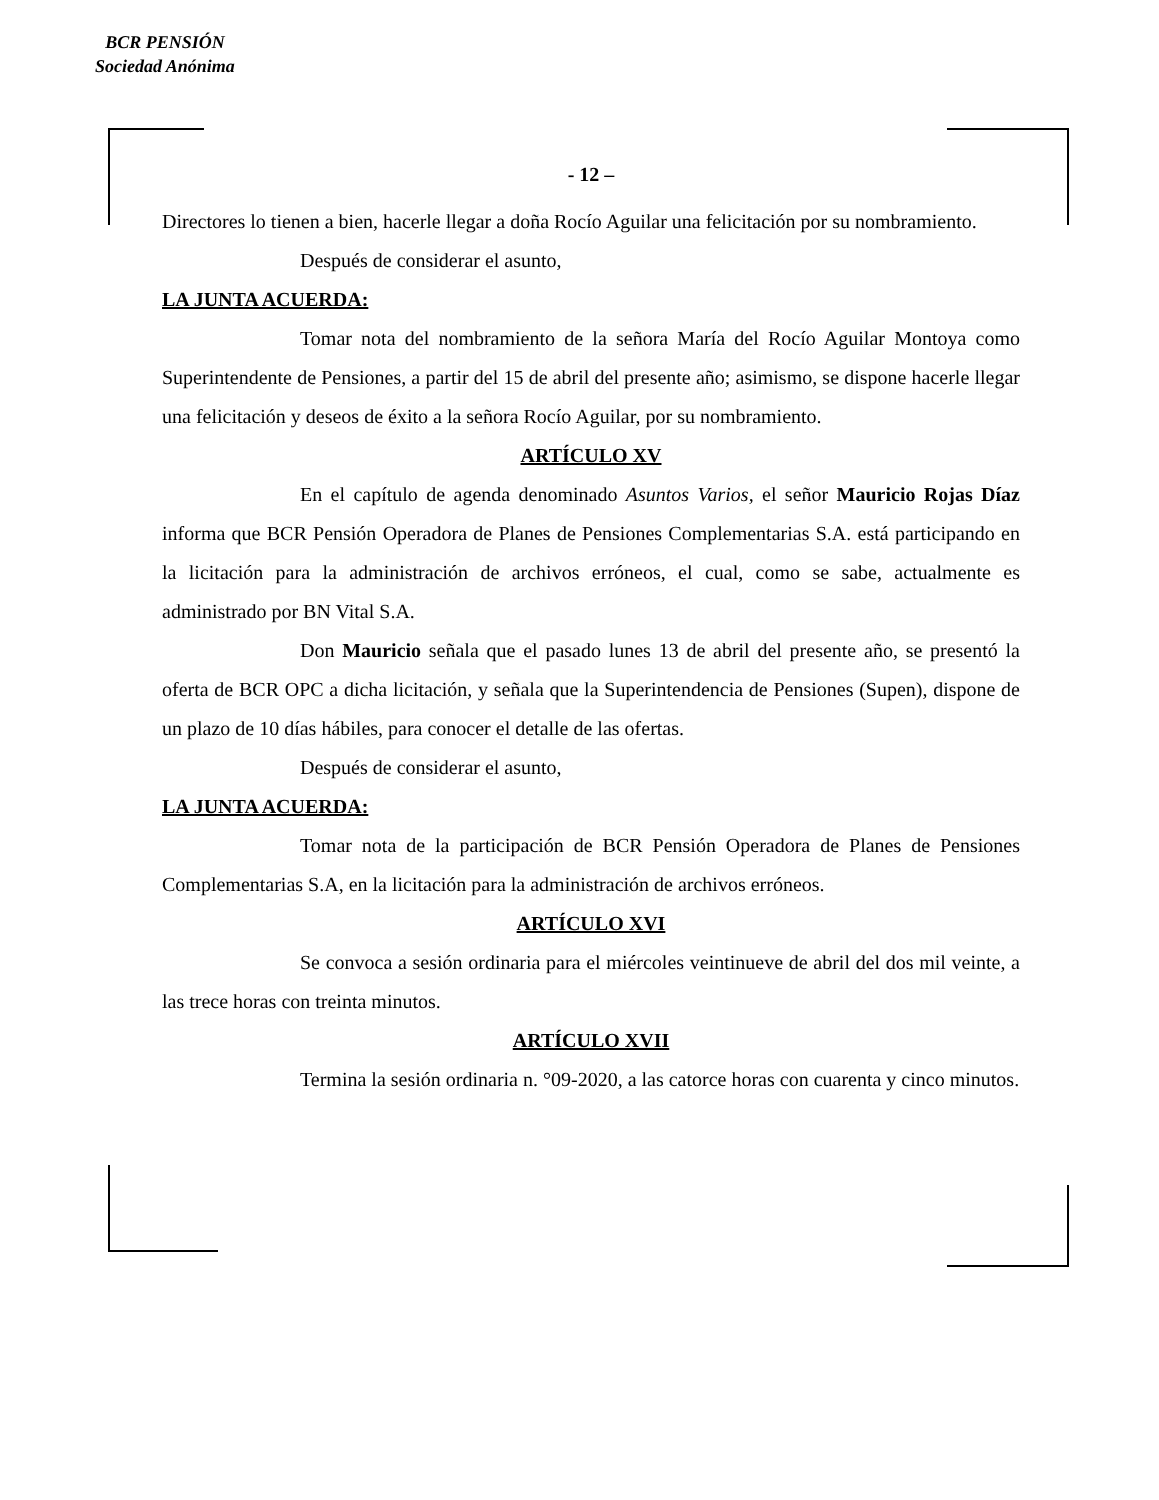BCR PENSIÓN
Sociedad Anónima
- 12 –
Directores lo tienen a bien, hacerle llegar a doña Rocío Aguilar una felicitación por su nombramiento.
Después de considerar el asunto,
LA JUNTA ACUERDA:
Tomar nota del nombramiento de la señora María del Rocío Aguilar Montoya como Superintendente de Pensiones, a partir del 15 de abril del presente año; asimismo, se dispone hacerle llegar una felicitación y deseos de éxito a la señora Rocío Aguilar, por su nombramiento.
ARTÍCULO XV
En el capítulo de agenda denominado Asuntos Varios, el señor Mauricio Rojas Díaz informa que BCR Pensión Operadora de Planes de Pensiones Complementarias S.A. está participando en la licitación para la administración de archivos erróneos, el cual, como se sabe, actualmente es administrado por BN Vital S.A.
Don Mauricio señala que el pasado lunes 13 de abril del presente año, se presentó la oferta de BCR OPC a dicha licitación, y señala que la Superintendencia de Pensiones (Supen), dispone de un plazo de 10 días hábiles, para conocer el detalle de las ofertas.
Después de considerar el asunto,
LA JUNTA ACUERDA:
Tomar nota de la participación de BCR Pensión Operadora de Planes de Pensiones Complementarias S.A, en la licitación para la administración de archivos erróneos.
ARTÍCULO XVI
Se convoca a sesión ordinaria para el miércoles veintinueve de abril del dos mil veinte, a las trece horas con treinta minutos.
ARTÍCULO XVII
Termina la sesión ordinaria n. °09-2020, a las catorce horas con cuarenta y cinco minutos.